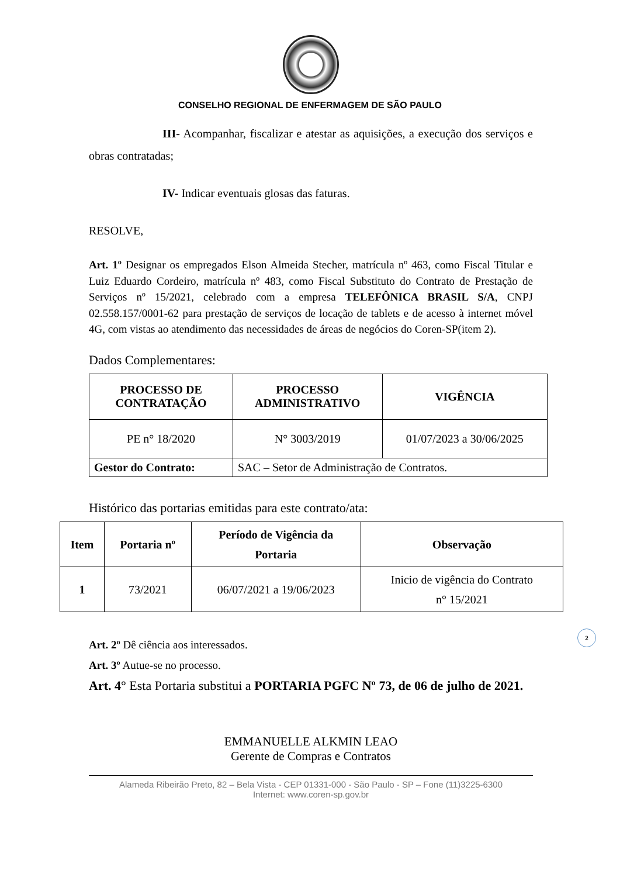CONSELHO REGIONAL DE ENFERMAGEM DE SÃO PAULO
III- Acompanhar, fiscalizar e atestar as aquisições, a execução dos serviços e obras contratadas;
IV- Indicar eventuais glosas das faturas.
RESOLVE,
Art. 1º Designar os empregados Elson Almeida Stecher, matrícula nº 463, como Fiscal Titular e Luiz Eduardo Cordeiro, matrícula nº 483, como Fiscal Substituto do Contrato de Prestação de Serviços nº 15/2021, celebrado com a empresa TELEFÔNICA BRASIL S/A, CNPJ 02.558.157/0001-62 para prestação de serviços de locação de tablets e de acesso à internet móvel 4G, com vistas ao atendimento das necessidades de áreas de negócios do Coren-SP(item 2).
Dados Complementares:
| PROCESSO DE CONTRATAÇÃO | PROCESSO ADMINISTRATIVO | VIGÊNCIA |
| --- | --- | --- |
| PE n° 18/2020 | N° 3003/2019 | 01/07/2023 a 30/06/2025 |
| Gestor do Contrato: | SAC – Setor de Administração de Contratos. | |
Histórico das portarias emitidas para este contrato/ata:
| Item | Portaria nº | Período de Vigência da Portaria | Observação |
| --- | --- | --- | --- |
| 1 | 73/2021 | 06/07/2021 a 19/06/2023 | Inicio de vigência do Contrato n° 15/2021 |
Art. 2º Dê ciência aos interessados.
Art. 3º Autue-se no processo.
Art. 4° Esta Portaria substitui a PORTARIA PGFC Nº 73, de 06 de julho de 2021.
EMMANUELLE ALKMIN LEAO
Gerente de Compras e Contratos
Alameda Ribeirão Preto, 82 – Bela Vista - CEP 01331-000 - São Paulo - SP – Fone (11)3225-6300
Internet: www.coren-sp.gov.br
2